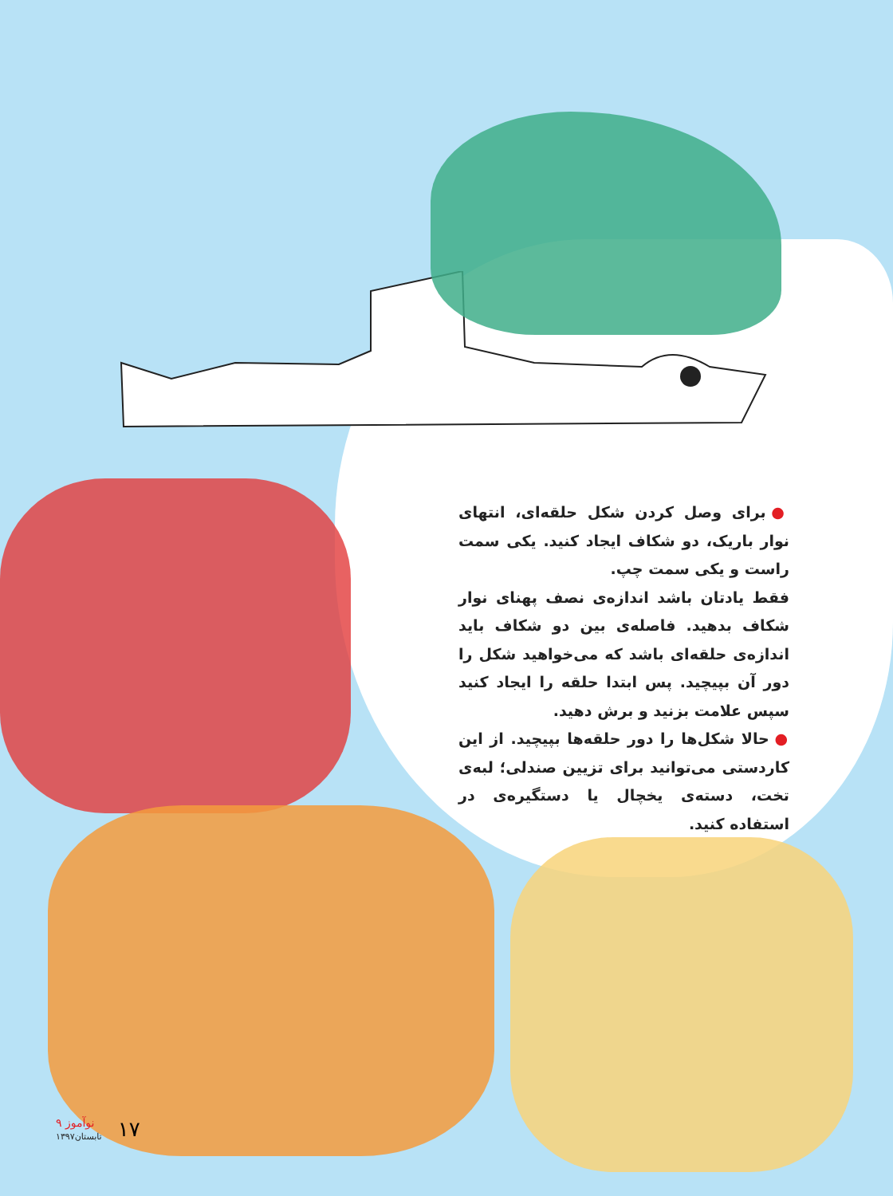● برای وصل کردن شکل حلقه‌ای، انتهای نوار باریک، دو شکاف ایجاد کنید. یکی سمت راست و یکی سمت چپ.
فقط یادتان باشد اندازه‌ی نصف پهنای نوار شکاف بدهید. فاصله‌ی بین دو شکاف باید اندازه‌ی حلقه‌ای باشد که می‌خواهید شکل را دور آن بپیچید. پس ابتدا حلقه را ایجاد کنید سپس علامت بزنید و برش دهید.
● حالا شکل‌ها را دور حلقه‌ها بپیچید. از این کاردستی می‌توانید برای تزیین صندلی؛ لبه‌ی تخت، دسته‌ی یخچال یا دستگیره‌ی در استفاده کنید.
۹ نوآموز
تابستان۱۳۹۷
۱۷